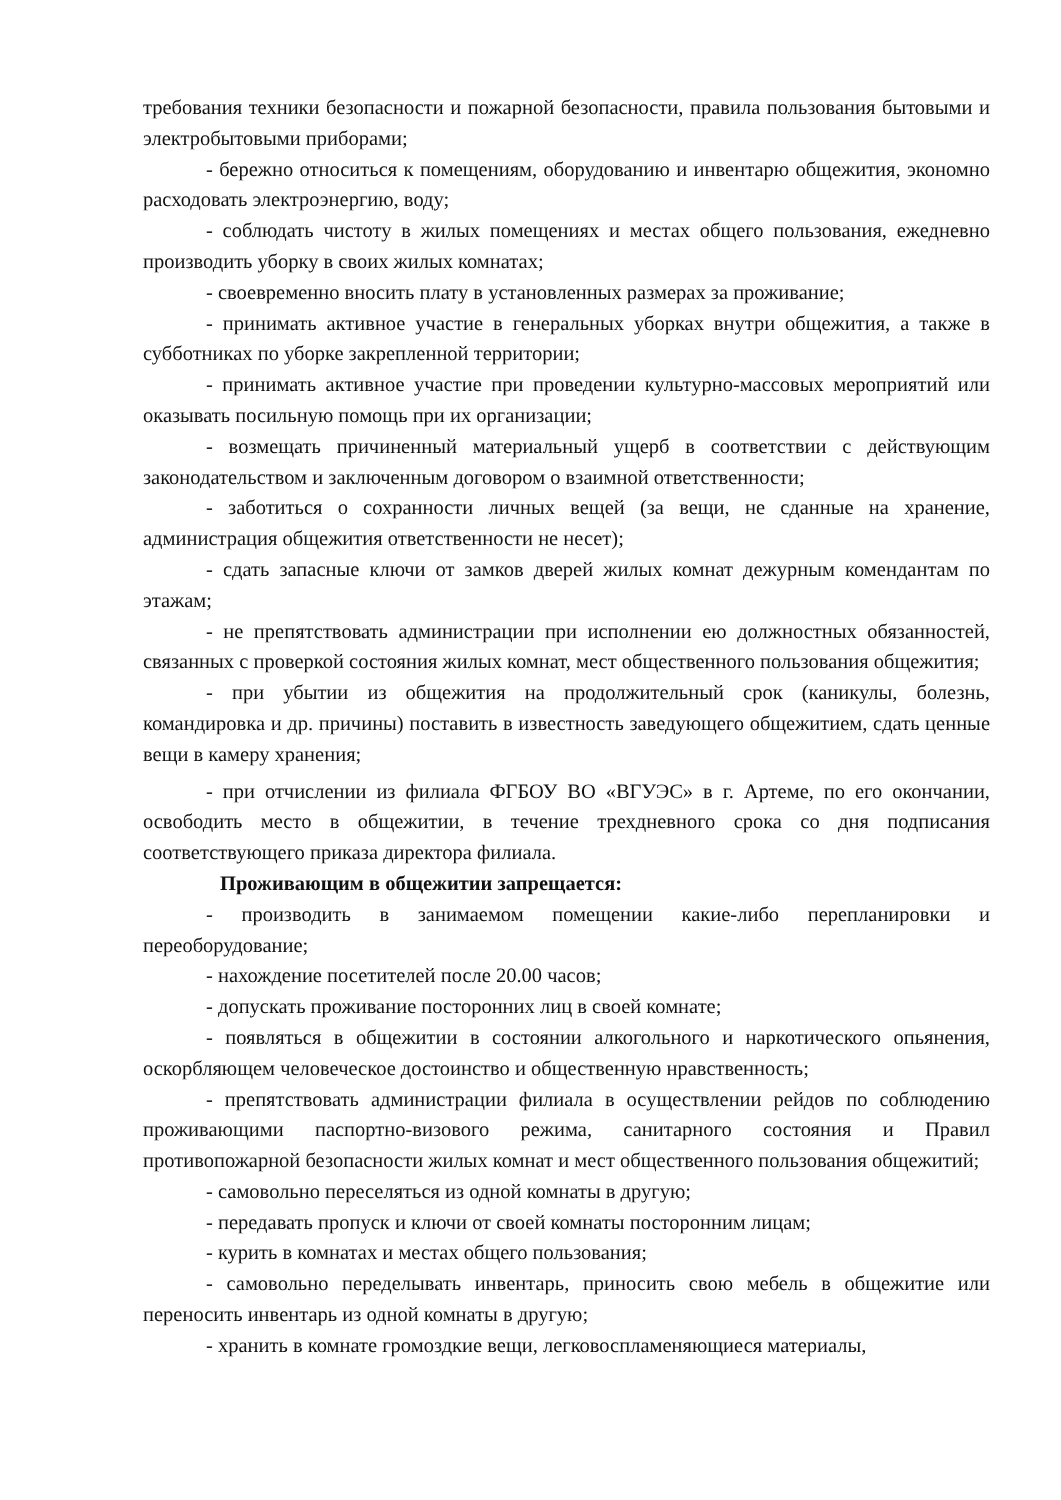требования техники безопасности и пожарной безопасности, правила пользования бытовыми и электробытовыми приборами;
- бережно относиться к помещениям, оборудованию и инвентарю общежития, экономно расходовать электроэнергию, воду;
- соблюдать чистоту в жилых помещениях и местах общего пользования, ежедневно производить уборку в своих жилых комнатах;
- своевременно вносить плату в установленных размерах за проживание;
- принимать активное участие в генеральных уборках внутри общежития, а также в субботниках по уборке закрепленной территории;
- принимать активное участие при проведении культурно-массовых мероприятий или оказывать посильную помощь при их организации;
- возмещать причиненный материальный ущерб в соответствии с действующим законодательством и заключенным договором о взаимной ответственности;
- заботиться о сохранности личных вещей (за вещи, не сданные на хранение, администрация общежития ответственности не несет);
- сдать запасные ключи от замков дверей жилых комнат дежурным комендантам по этажам;
- не препятствовать администрации при исполнении ею должностных обязанностей, связанных с проверкой состояния жилых комнат, мест общественного пользования общежития;
- при убытии из общежития на продолжительный срок (каникулы, болезнь, командировка и др. причины) поставить в известность заведующего общежитием, сдать ценные вещи в камеру хранения;
- при отчислении из филиала ФГБОУ ВО «ВГУЭС» в г. Артеме, по его окончании, освободить место в общежитии, в течение трехдневного срока со дня подписания соответствующего приказа директора филиала.
Проживающим в общежитии запрещается:
- производить в занимаемом помещении какие-либо перепланировки и переоборудование;
- нахождение посетителей после 20.00 часов;
- допускать проживание посторонних лиц в своей комнате;
- появляться в общежитии в состоянии алкогольного и наркотического опьянения, оскорбляющем человеческое достоинство и общественную нравственность;
- препятствовать администрации филиала в осуществлении рейдов по соблюдению проживающими паспортно-визового режима, санитарного состояния и Правил противопожарной безопасности жилых комнат и мест общественного пользования общежитий;
- самовольно переселяться из одной комнаты в другую;
- передавать пропуск и ключи от своей комнаты посторонним лицам;
- курить в комнатах и местах общего пользования;
- самовольно переделывать инвентарь, приносить свою мебель в общежитие или переносить инвентарь из одной комнаты в другую;
- хранить в комнате громоздкие вещи, легковоспламеняющиеся материалы,